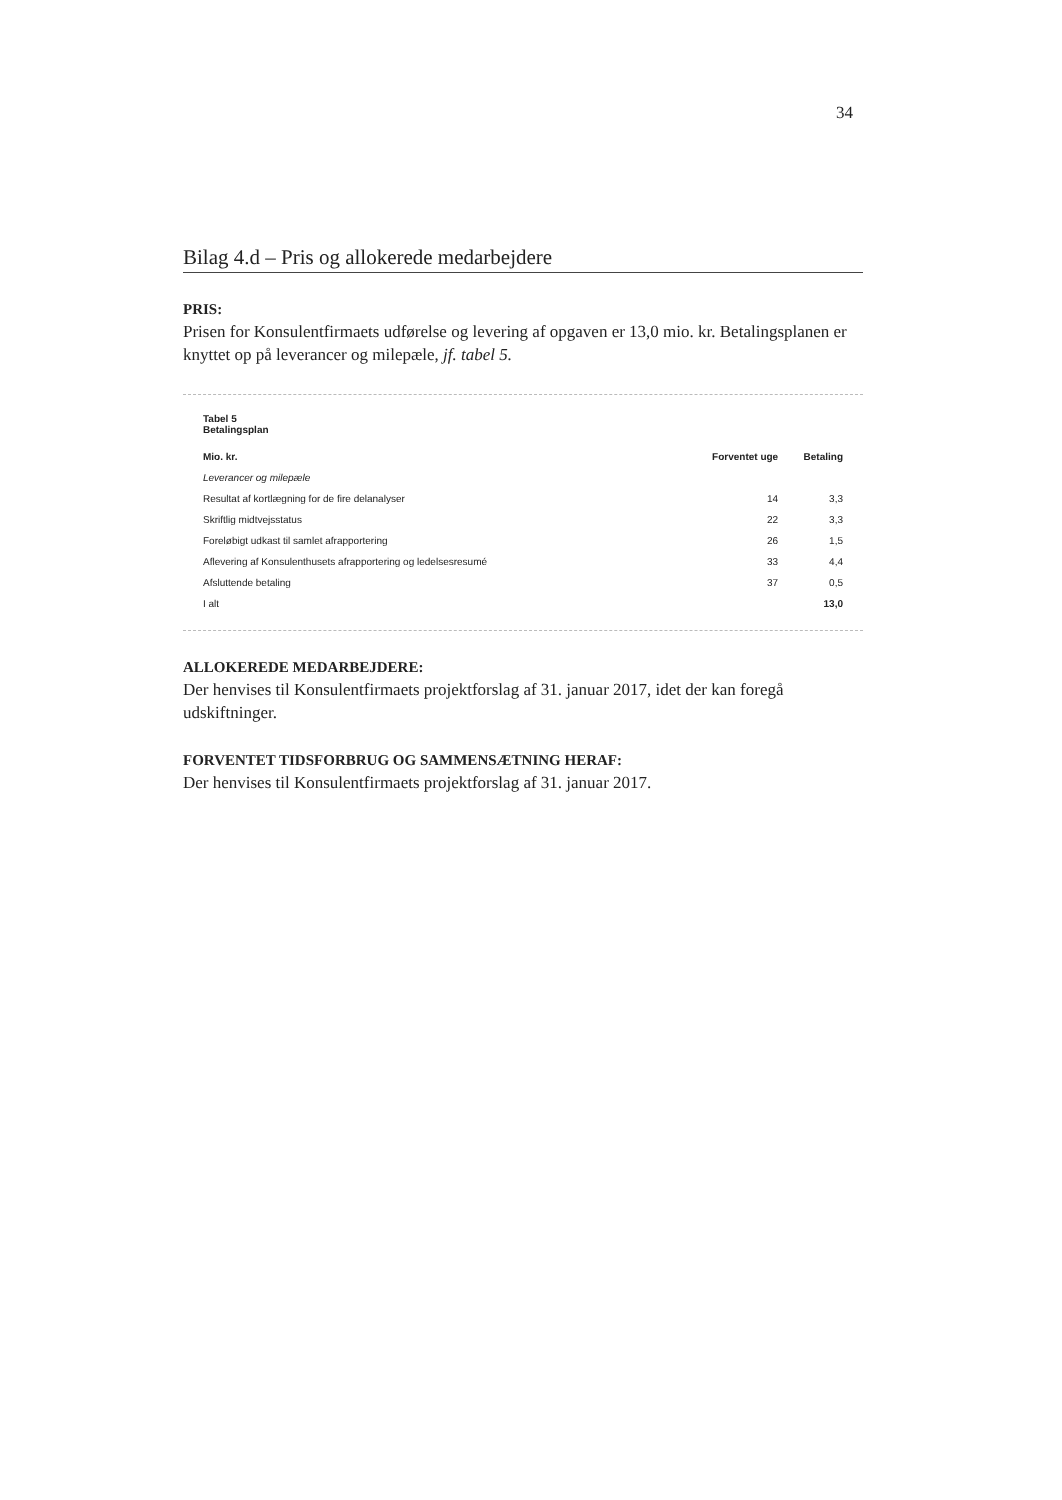34
Bilag 4.d – Pris og allokerede medarbejdere
PRIS:
Prisen for Konsulentfirmaets udførelse og levering af opgaven er 13,0 mio. kr. Betalingsplanen er knyttet op på leverancer og milepæle, jf. tabel 5.
Tabel 5
Betalingsplan
| Mio. kr. | Forventet uge | Betaling |
| --- | --- | --- |
| Leverancer og milepæle | | |
| Resultat af kortlægning for de fire delanalyser | 14 | 3,3 |
| Skriftlig midtvejsstatus | 22 | 3,3 |
| Foreløbigt udkast til samlet afrapportering | 26 | 1,5 |
| Aflevering af Konsulenthusets afrapportering og ledelsesresumé | 33 | 4,4 |
| Afsluttende betaling | 37 | 0,5 |
| I alt | | 13,0 |
ALLOKEREDE MEDARBEJDERE:
Der henvises til Konsulentfirmaets projektforslag af 31. januar 2017, idet der kan foregå udskiftninger.
FORVENTET TIDSFORBRUG OG SAMMENSÆTNING HERAF:
Der henvises til Konsulentfirmaets projektforslag af 31. januar 2017.